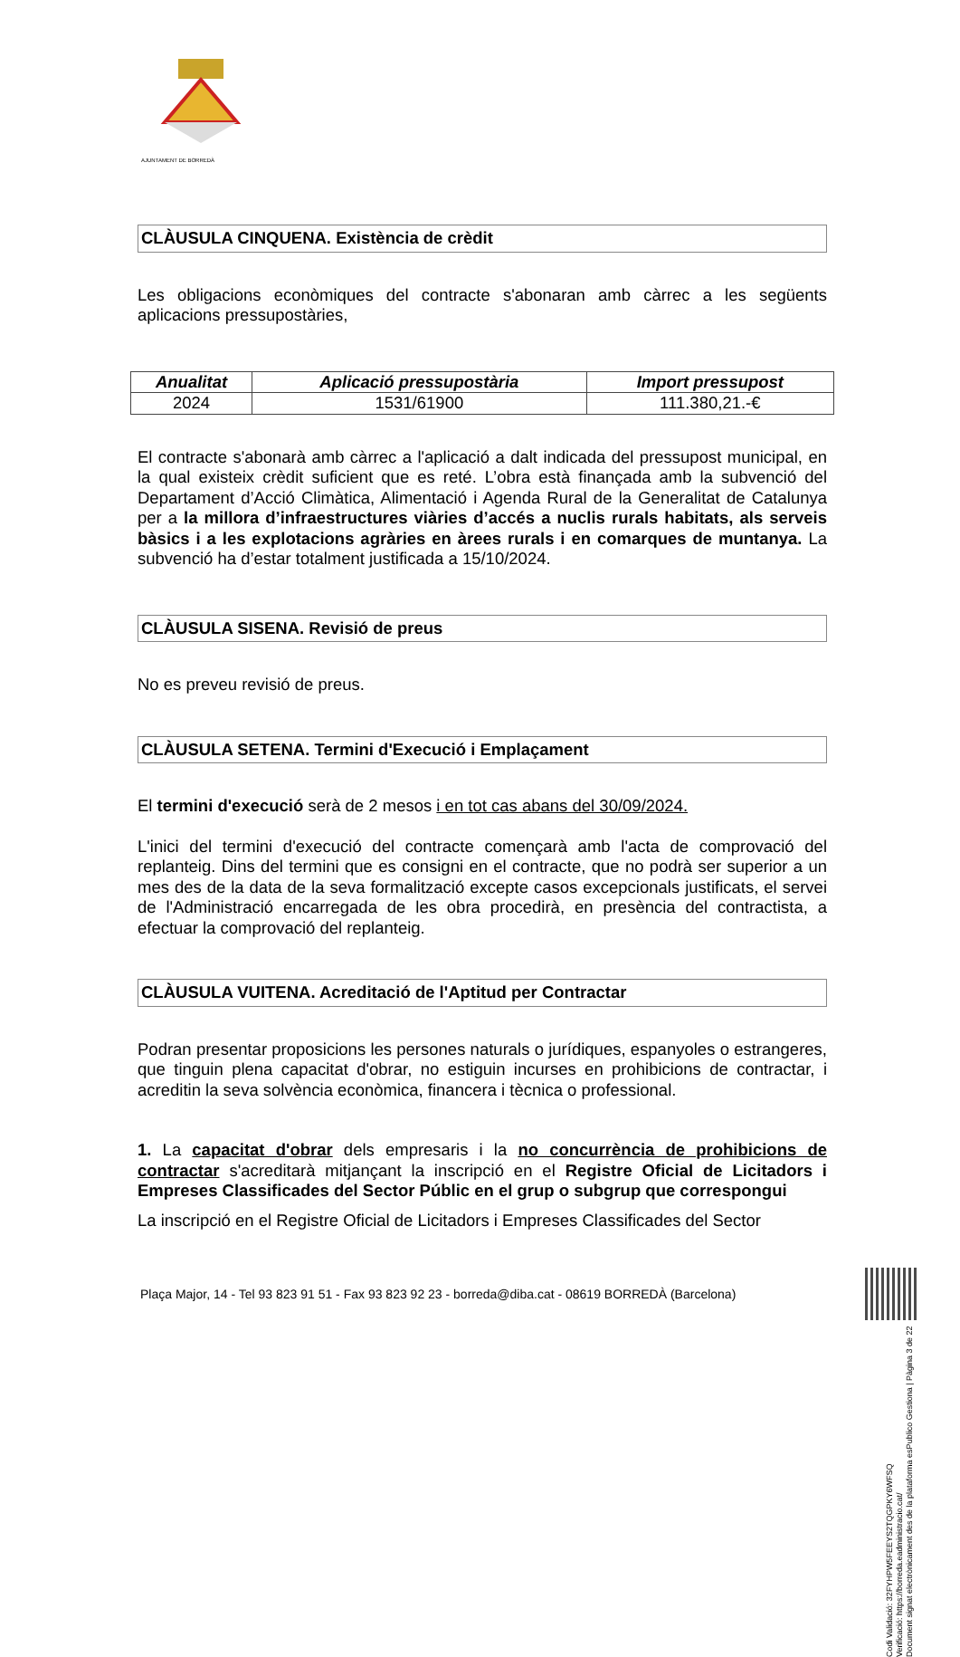AJUNTAMENT DE BORREDÀ
CLÀUSULA CINQUENA. Existència de crèdit
Les obligacions econòmiques del contracte s'abonaran amb càrrec a les següents aplicacions pressupostàries,
| Anualitat | Aplicació pressupostària | Import pressupost |
| --- | --- | --- |
| 2024 | 1531/61900 | 111.380,21.-€ |
El contracte s'abonarà amb càrrec a l'aplicació a dalt indicada del pressupost municipal, en la qual existeix crèdit suficient que es reté. L’obra està finançada amb la subvenció del Departament d’Acció Climàtica, Alimentació i Agenda Rural de la Generalitat de Catalunya per a la millora d’infraestructures viàries d’accés a nuclis rurals habitats, als serveis bàsics i a les explotacions agràries en àrees rurals i en comarques de muntanya. La subvenció ha d’estar totalment justificada a 15/10/2024.
CLÀUSULA SISENA. Revisió de preus
No es preveu revisió de preus.
CLÀUSULA SETENA. Termini d'Execució i Emplaçament
El termini d'execució serà de 2 mesos i en tot cas abans del 30/09/2024.
L'inici del termini d'execució del contracte començarà amb l'acta de comprovació del replanteig. Dins del termini que es consigni en el contracte, que no podrà ser superior a un mes des de la data de la seva formalització excepte casos excepcionals justificats, el servei de l'Administració encarregada de les obra procedirà, en presència del contractista, a efectuar la comprovació del replanteig.
CLÀUSULA VUITENA. Acreditació de l'Aptitud per Contractar
Podran presentar proposicions les persones naturals o jurídiques, espanyoles o estrangeres, que tinguin plena capacitat d'obrar, no estiguin incurses en prohibicions de contractar, i acreditin la seva solvència econòmica, financera i tècnica o professional.
1. La capacitat d'obrar dels empresaris i la no concurrència de prohibicions de contractar s'acreditarà mitjançant la inscripció en el Registre Oficial de Licitadors i Empreses Classificades del Sector Públic en el grup o subgrup que correspongui
La inscripció en el Registre Oficial de Licitadors i Empreses Classificades del Sector
Plaça Major, 14 - Tel 93 823 91 51 - Fax 93 823 92 23 - borreda@diba.cat - 08619 BORREDÀ (Barcelona)
Codi Validació: 32FYHPW5FEEYS2TQGPKY6WFSQ
Verificació: https://borreda.eadministracio.cat/
Document signat electrònicament des de la plataforma esPublico Gestiona | Pàgina 3 de 22